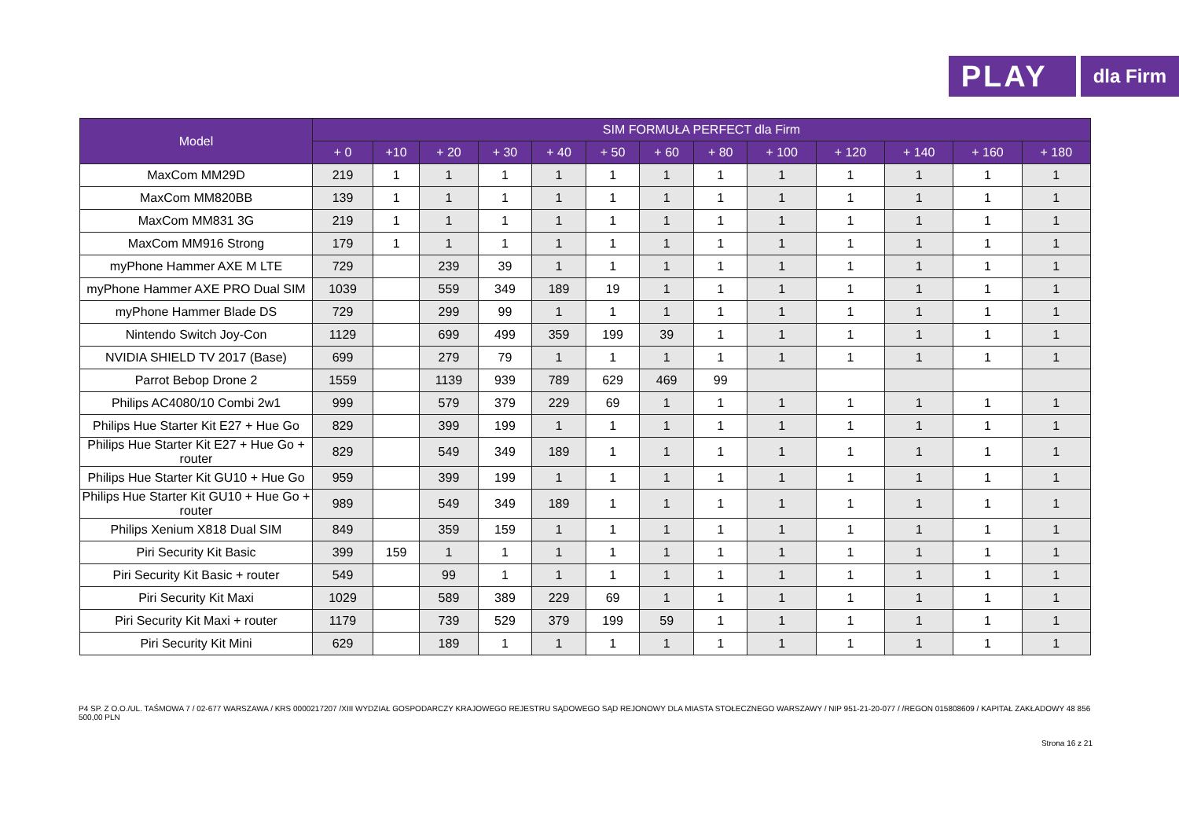PLAY
dla Firm
| Model | SIM FORMUŁA PERFECT dla Firm | | | | | | | | | | | | |
| --- | --- | --- | --- | --- | --- | --- | --- | --- | --- | --- | --- | --- | --- |
| | + 0 | +10 | + 20 | + 30 | + 40 | + 50 | + 60 | + 80 | + 100 | + 120 | + 140 | + 160 | + 180 |
| MaxCom MM29D | 219 | 1 | 1 | 1 | 1 | 1 | 1 | 1 | 1 | 1 | 1 | 1 | 1 |
| MaxCom MM820BB | 139 | 1 | 1 | 1 | 1 | 1 | 1 | 1 | 1 | 1 | 1 | 1 | 1 |
| MaxCom MM831 3G | 219 | 1 | 1 | 1 | 1 | 1 | 1 | 1 | 1 | 1 | 1 | 1 | 1 |
| MaxCom MM916 Strong | 179 | 1 | 1 | 1 | 1 | 1 | 1 | 1 | 1 | 1 | 1 | 1 | 1 |
| myPhone Hammer AXE M LTE | 729 | | 239 | 39 | 1 | 1 | 1 | 1 | 1 | 1 | 1 | 1 | 1 |
| myPhone Hammer AXE PRO Dual SIM | 1039 | | 559 | 349 | 189 | 19 | 1 | 1 | 1 | 1 | 1 | 1 | 1 |
| myPhone Hammer Blade DS | 729 | | 299 | 99 | 1 | 1 | 1 | 1 | 1 | 1 | 1 | 1 | 1 |
| Nintendo Switch Joy-Con | 1129 | | 699 | 499 | 359 | 199 | 39 | 1 | 1 | 1 | 1 | 1 | 1 |
| NVIDIA SHIELD TV 2017 (Base) | 699 | | 279 | 79 | 1 | 1 | 1 | 1 | 1 | 1 | 1 | 1 | 1 |
| Parrot Bebop Drone 2 | 1559 | | 1139 | 939 | 789 | 629 | 469 | 99 | | | | | |
| Philips AC4080/10 Combi 2w1 | 999 | | 579 | 379 | 229 | 69 | 1 | 1 | 1 | 1 | 1 | 1 | 1 |
| Philips Hue Starter Kit E27 + Hue Go | 829 | | 399 | 199 | 1 | 1 | 1 | 1 | 1 | 1 | 1 | 1 | 1 |
| Philips Hue Starter Kit E27 + Hue Go + router | 829 | | 549 | 349 | 189 | 1 | 1 | 1 | 1 | 1 | 1 | 1 | 1 |
| Philips Hue Starter Kit GU10 + Hue Go | 959 | | 399 | 199 | 1 | 1 | 1 | 1 | 1 | 1 | 1 | 1 | 1 |
| Philips Hue Starter Kit GU10 + Hue Go + router | 989 | | 549 | 349 | 189 | 1 | 1 | 1 | 1 | 1 | 1 | 1 | 1 |
| Philips Xenium X818 Dual SIM | 849 | | 359 | 159 | 1 | 1 | 1 | 1 | 1 | 1 | 1 | 1 | 1 |
| Piri Security Kit Basic | 399 | 159 | 1 | 1 | 1 | 1 | 1 | 1 | 1 | 1 | 1 | 1 | 1 |
| Piri Security Kit Basic + router | 549 | | 99 | 1 | 1 | 1 | 1 | 1 | 1 | 1 | 1 | 1 | 1 |
| Piri Security Kit Maxi | 1029 | | 589 | 389 | 229 | 69 | 1 | 1 | 1 | 1 | 1 | 1 | 1 |
| Piri Security Kit Maxi + router | 1179 | | 739 | 529 | 379 | 199 | 59 | 1 | 1 | 1 | 1 | 1 | 1 |
| Piri Security Kit Mini | 629 | | 189 | 1 | 1 | 1 | 1 | 1 | 1 | 1 | 1 | 1 | 1 |
P4 SP. Z O.O./UL. TAŚMOWA 7 / 02-677 WARSZAWA / KRS 0000217207 /XIII WYDZIAŁ GOSPODARCZY KRAJOWEGO REJESTRU SĄDOWEGO SĄD REJONOWY DLA MIASTA STOŁECZNEGO WARSZAWY / NIP 951-21-20-077 / /REGON 015808609 / KAPITAŁ ZAKŁADOWY 48 856 500,00 PLN
Strona 16 z 21